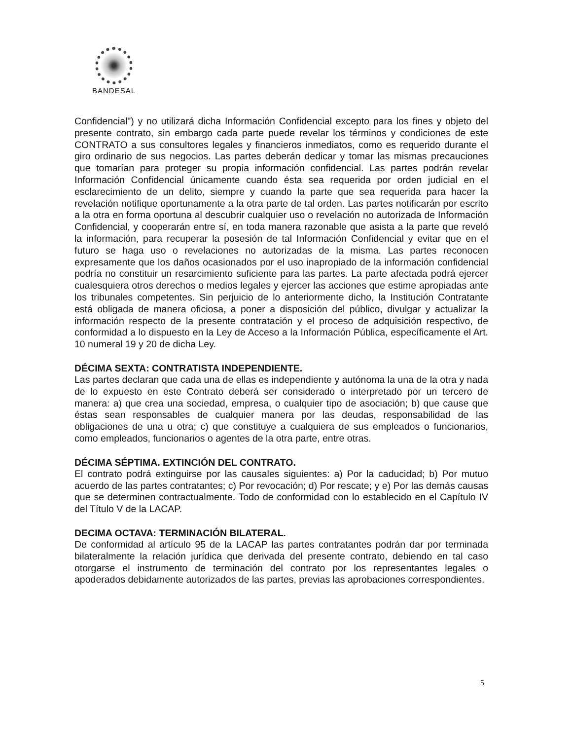BANDESAL
Confidencial") y no utilizará dicha Información Confidencial excepto para los fines y objeto del presente contrato, sin embargo cada parte puede revelar los términos y condiciones de este CONTRATO a sus consultores legales y financieros inmediatos, como es requerido durante el giro ordinario de sus negocios. Las partes deberán dedicar y tomar las mismas precauciones que tomarían para proteger su propia información confidencial. Las partes podrán revelar Información Confidencial únicamente cuando ésta sea requerida por orden judicial en el esclarecimiento de un delito, siempre y cuando la parte que sea requerida para hacer la revelación notifique oportunamente a la otra parte de tal orden. Las partes notificarán por escrito a la otra en forma oportuna al descubrir cualquier uso o revelación no autorizada de Información Confidencial, y cooperarán entre sí, en toda manera razonable que asista a la parte que reveló la información, para recuperar la posesión de tal Información Confidencial y evitar que en el futuro se haga uso o revelaciones no autorizadas de la misma. Las partes reconocen expresamente que los daños ocasionados por el uso inapropiado de la información confidencial podría no constituir un resarcimiento suficiente para las partes. La parte afectada podrá ejercer cualesquiera otros derechos o medios legales y ejercer las acciones que estime apropiadas ante los tribunales competentes. Sin perjuicio de lo anteriormente dicho, la Institución Contratante está obligada de manera oficiosa, a poner a disposición del público, divulgar y actualizar la información respecto de la presente contratación y el proceso de adquisición respectivo, de conformidad a lo dispuesto en la Ley de Acceso a la Información Pública, específicamente el Art. 10 numeral 19 y 20 de dicha Ley.
DÉCIMA SEXTA: CONTRATISTA INDEPENDIENTE.
Las partes declaran que cada una de ellas es independiente y autónoma la una de la otra y nada de lo expuesto en este Contrato deberá ser considerado o interpretado por un tercero de manera: a) que crea una sociedad, empresa, o cualquier tipo de asociación; b) que cause que éstas sean responsables de cualquier manera por las deudas, responsabilidad de las obligaciones de una u otra; c) que constituye a cualquiera de sus empleados o funcionarios, como empleados, funcionarios o agentes de la otra parte, entre otras.
DÉCIMA SÉPTIMA. EXTINCIÓN DEL CONTRATO.
El contrato podrá extinguirse por las causales siguientes: a) Por la caducidad; b) Por mutuo acuerdo de las partes contratantes; c) Por revocación; d) Por rescate; y e) Por las demás causas que se determinen contractualmente. Todo de conformidad con lo establecido en el Capítulo IV del Título V de la LACAP.
DECIMA OCTAVA: TERMINACIÓN BILATERAL.
De conformidad al artículo 95 de la LACAP las partes contratantes podrán dar por terminada bilateralmente la relación jurídica que derivada del presente contrato, debiendo en tal caso otorgarse el instrumento de terminación del contrato por los representantes legales o apoderados debidamente autorizados de las partes, previas las aprobaciones correspondientes.
5